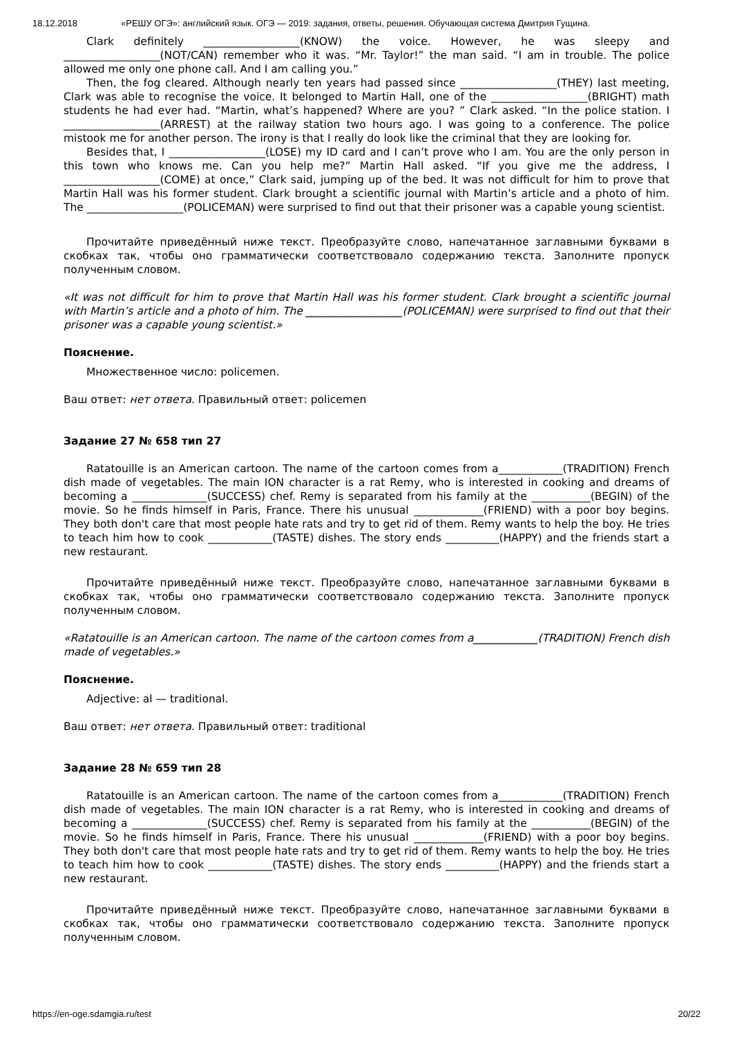18.12.2018 «РЕШУ ОГЭ»: английский язык. ОГЭ — 2019: задания, ответы, решения. Обучающая система Дмитрия Гущина.
Clark definitely __________________(KNOW) the voice. However, he was sleepy and __________________(NOT/CAN) remember who it was. “Mr. Taylor!” the man said. “I am in trouble. The police allowed me only one phone call. And I am calling you.”
Then, the fog cleared. Although nearly ten years had passed since __________________(THEY) last meeting, Clark was able to recognise the voice. It belonged to Martin Hall, one of the __________________(BRIGHT) math students he had ever had. “Martin, what’s happened? Where are you? ” Clark asked. “In the police station. I __________________(ARREST) at the railway station two hours ago. I was going to a conference. The police mistook me for another person. The irony is that I really do look like the criminal that they are looking for.
Besides that, I __________________(LOSE) my ID card and I can’t prove who I am. You are the only person in this town who knows me. Can you help me?” Martin Hall asked. “If you give me the address, I __________________(COME) at once,” Clark said, jumping up of the bed. It was not difficult for him to prove that Martin Hall was his former student. Clark brought a scientific journal with Martin’s article and a photo of him. The __________________(POLICEMAN) were surprised to find out that their prisoner was a capable young scientist.
Прочитайте приведённый ниже текст. Преобразуйте слово, напечатанное заглавными буквами в скобках так, чтобы оно грамматически соответствовало содержанию текста. Заполните пропуск полученным словом.
«It was not difficult for him to prove that Martin Hall was his former student. Clark brought a scientific journal with Martin’s article and a photo of him. The __________________(POLICEMAN) were surprised to find out that their prisoner was a capable young scientist.»
Пояснение.
Множественное число: policemen.
Ваш ответ: нет ответа. Правильный ответ: policemen
Задание 27 № 658 тип 27
Ratatouille is an American cartoon. The name of the cartoon comes from a____________(TRADITION) French dish made of vegetables. The main ION character is a rat Remy, who is interested in cooking and dreams of becoming a ______________(SUCCESS) chef. Remy is separated from his family at the ___________(BEGIN) of the movie. So he finds himself in Paris, France. There his unusual _____________(FRIEND) with a poor boy begins. They both don't care that most people hate rats and try to get rid of them. Remy wants to help the boy. He tries to teach him how to cook ____________(TASTE) dishes. The story ends __________(HAPPY) and the friends start a new restaurant.
Прочитайте приведённый ниже текст. Преобразуйте слово, напечатанное заглавными буквами в скобках так, чтобы оно грамматически соответствовало содержанию текста. Заполните пропуск полученным словом.
«Ratatouille is an American cartoon. The name of the cartoon comes from a____________(TRADITION) French dish made of vegetables.»
Пояснение.
Adjective: al — traditional.
Ваш ответ: нет ответа. Правильный ответ: traditional
Задание 28 № 659 тип 28
Ratatouille is an American cartoon. The name of the cartoon comes from a____________(TRADITION) French dish made of vegetables. The main ION character is a rat Remy, who is interested in cooking and dreams of becoming a ______________(SUCCESS) chef. Remy is separated from his family at the ___________(BEGIN) of the movie. So he finds himself in Paris, France. There his unusual _____________(FRIEND) with a poor boy begins. They both don't care that most people hate rats and try to get rid of them. Remy wants to help the boy. He tries to teach him how to cook ____________(TASTE) dishes. The story ends __________(HAPPY) and the friends start a new restaurant.
Прочитайте приведённый ниже текст. Преобразуйте слово, напечатанное заглавными буквами в скобках так, чтобы оно грамматически соответствовало содержанию текста. Заполните пропуск полученным словом.
https://en-oge.sdamgia.ru/test 20/22